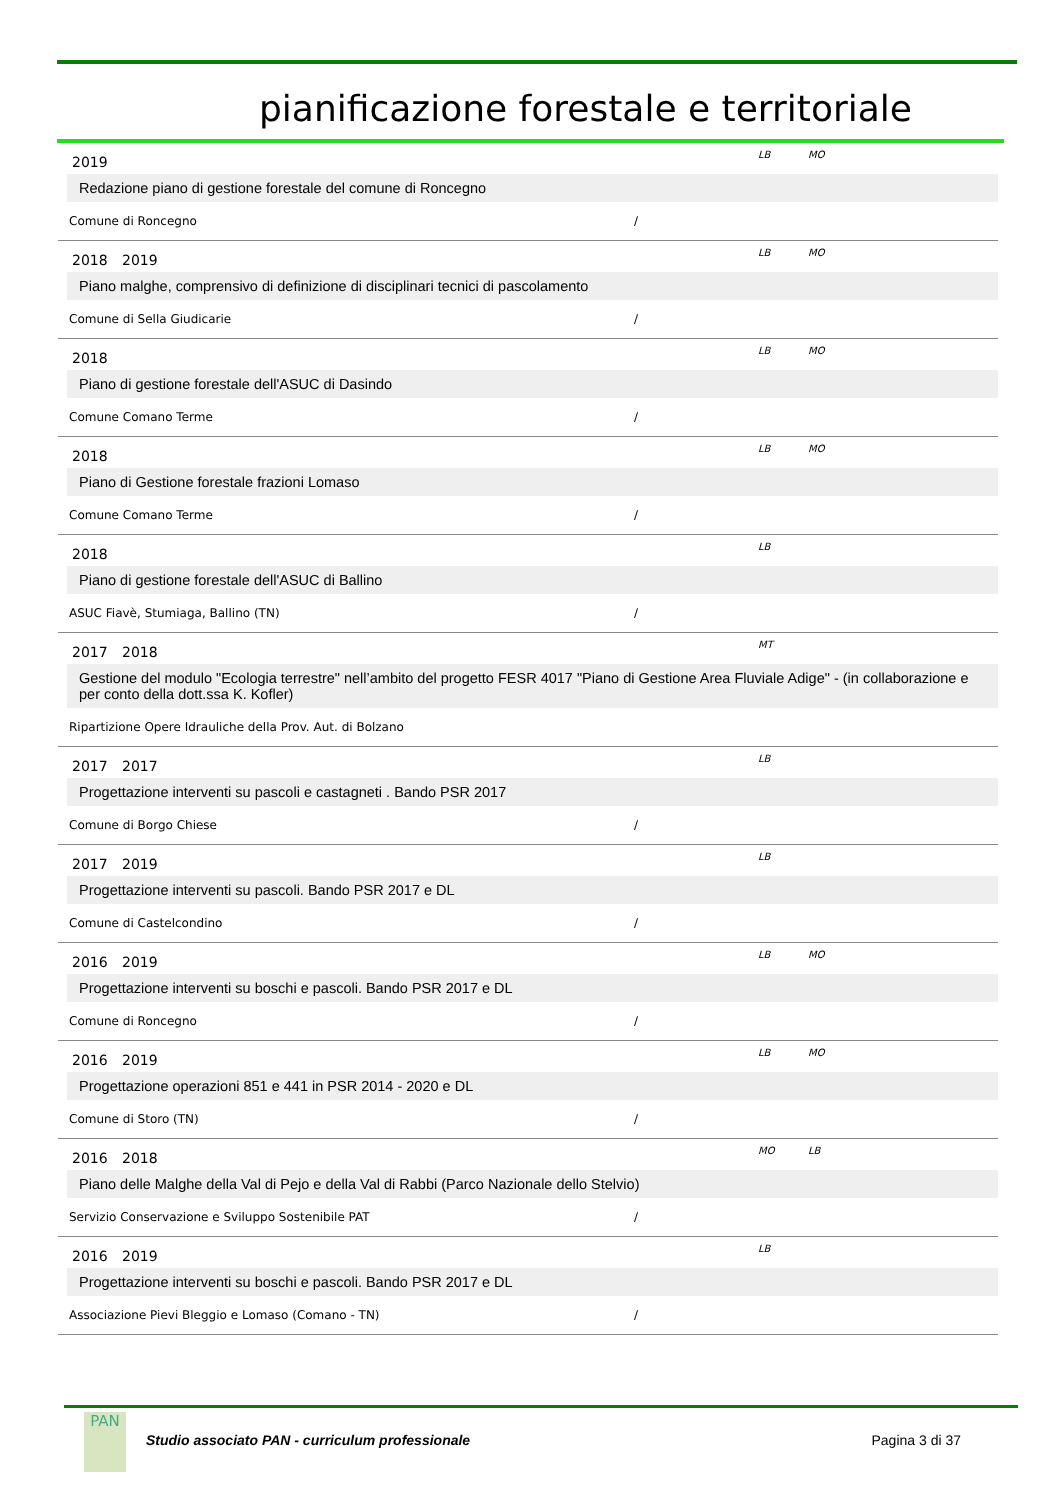pianificazione forestale e territoriale
2019 LB MO
Redazione piano di gestione forestale del comune di Roncegno
Comune di Roncegno /
2018 2019 LB MO
Piano malghe, comprensivo di definizione di disciplinari tecnici di pascolamento
Comune di Sella Giudicarie /
2018 LB MO
Piano di gestione forestale dell'ASUC di Dasindo
Comune Comano Terme /
2018 LB MO
Piano di Gestione forestale frazioni Lomaso
Comune Comano Terme /
2018 LB
Piano di gestione forestale dell'ASUC di Ballino
ASUC Fiavè, Stumiaga, Ballino (TN) /
2017 2018 MT
Gestione del modulo "Ecologia terrestre" nell’ambito del progetto FESR 4017 "Piano di Gestione Area Fluviale Adige" - (in collaborazione e per conto della dott.ssa K. Kofler)
Ripartizione Opere Idrauliche della Prov. Aut. di Bolzano
2017 2017 LB
Progettazione interventi su pascoli e castagneti . Bando PSR 2017
Comune di Borgo Chiese /
2017 2019 LB
Progettazione interventi su pascoli. Bando PSR 2017 e DL
Comune di Castelcondino /
2016 2019 LB MO
Progettazione interventi su boschi e pascoli. Bando PSR 2017 e DL
Comune di Roncegno /
2016 2019 LB MO
Progettazione operazioni 851 e 441 in PSR 2014 - 2020 e DL
Comune di Storo (TN) /
2016 2018 MO LB
Piano delle Malghe della Val di Pejo e della Val di Rabbi (Parco Nazionale dello Stelvio)
Servizio Conservazione e Sviluppo Sostenibile PAT /
2016 2019 LB
Progettazione interventi su boschi e pascoli. Bando PSR 2017 e DL
Associazione Pievi Bleggio e Lomaso (Comano - TN) /
PAN
Studio associato PAN - curriculum professionale Pagina 3 di 37